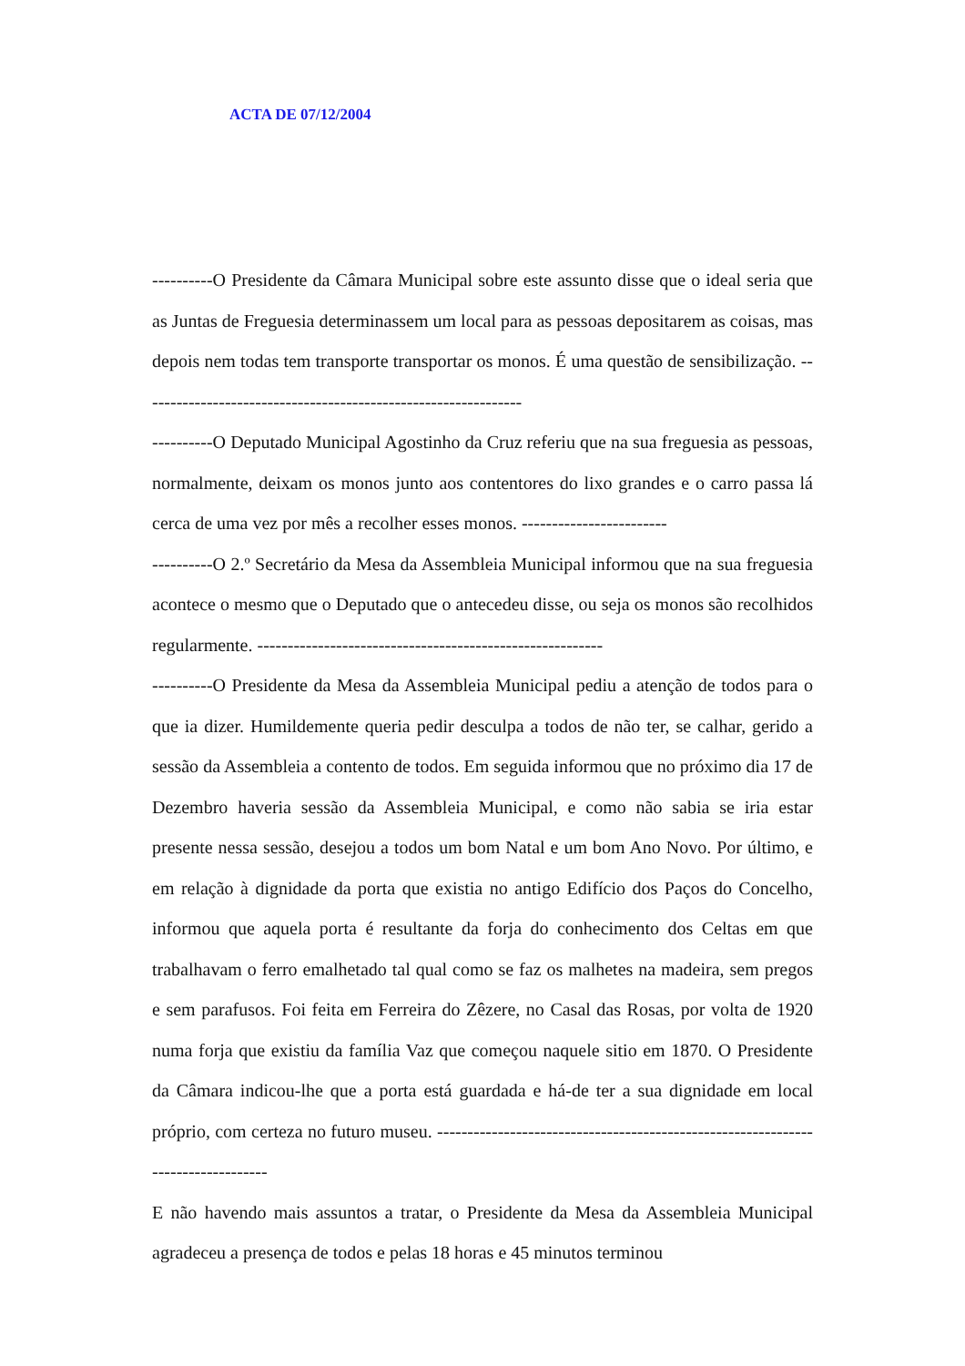ACTA DE 07/12/2004
----------O Presidente da Câmara Municipal sobre este assunto disse que o ideal seria que as Juntas de Freguesia determinassem um local para as pessoas depositarem as coisas, mas depois nem todas tem transporte transportar os monos. É uma questão de sensibilização. ---------------------------------------------------------------
----------O Deputado Municipal Agostinho da Cruz referiu que na sua freguesia as pessoas, normalmente, deixam os monos junto aos contentores do lixo grandes e o carro passa lá cerca de uma vez por mês a recolher esses monos. ------------------------
----------O 2.º Secretário da Mesa da Assembleia Municipal informou que na sua freguesia acontece o mesmo que o Deputado que o antecedeu disse, ou seja os monos são recolhidos regularmente. ---------------------------------------------------------
----------O Presidente da Mesa da Assembleia Municipal pediu a atenção de todos para o que ia dizer. Humildemente queria pedir desculpa a todos de não ter, se calhar, gerido a sessão da Assembleia a contento de todos. Em seguida informou que no próximo dia 17 de Dezembro haveria sessão da Assembleia Municipal, e como não sabia se iria estar presente nessa sessão, desejou a todos um bom Natal e um bom Ano Novo. Por último, e em relação à dignidade da porta que existia no antigo Edifício dos Paços do Concelho, informou que aquela porta é resultante da forja do conhecimento dos Celtas em que trabalhavam o ferro emalhetado tal qual como se faz os malhetes na madeira, sem pregos e sem parafusos. Foi feita em Ferreira do Zêzere, no Casal das Rosas, por volta de 1920 numa forja que existiu da família Vaz que começou naquele sitio em 1870. O Presidente da Câmara indicou-lhe que a porta está guardada e há-de ter a sua dignidade em local próprio, com certeza no futuro museu. ---------------------------------------------------------------------------------
E não havendo mais assuntos a tratar, o Presidente da Mesa da Assembleia Municipal agradeceu a presença de todos e pelas 18 horas e 45 minutos terminou